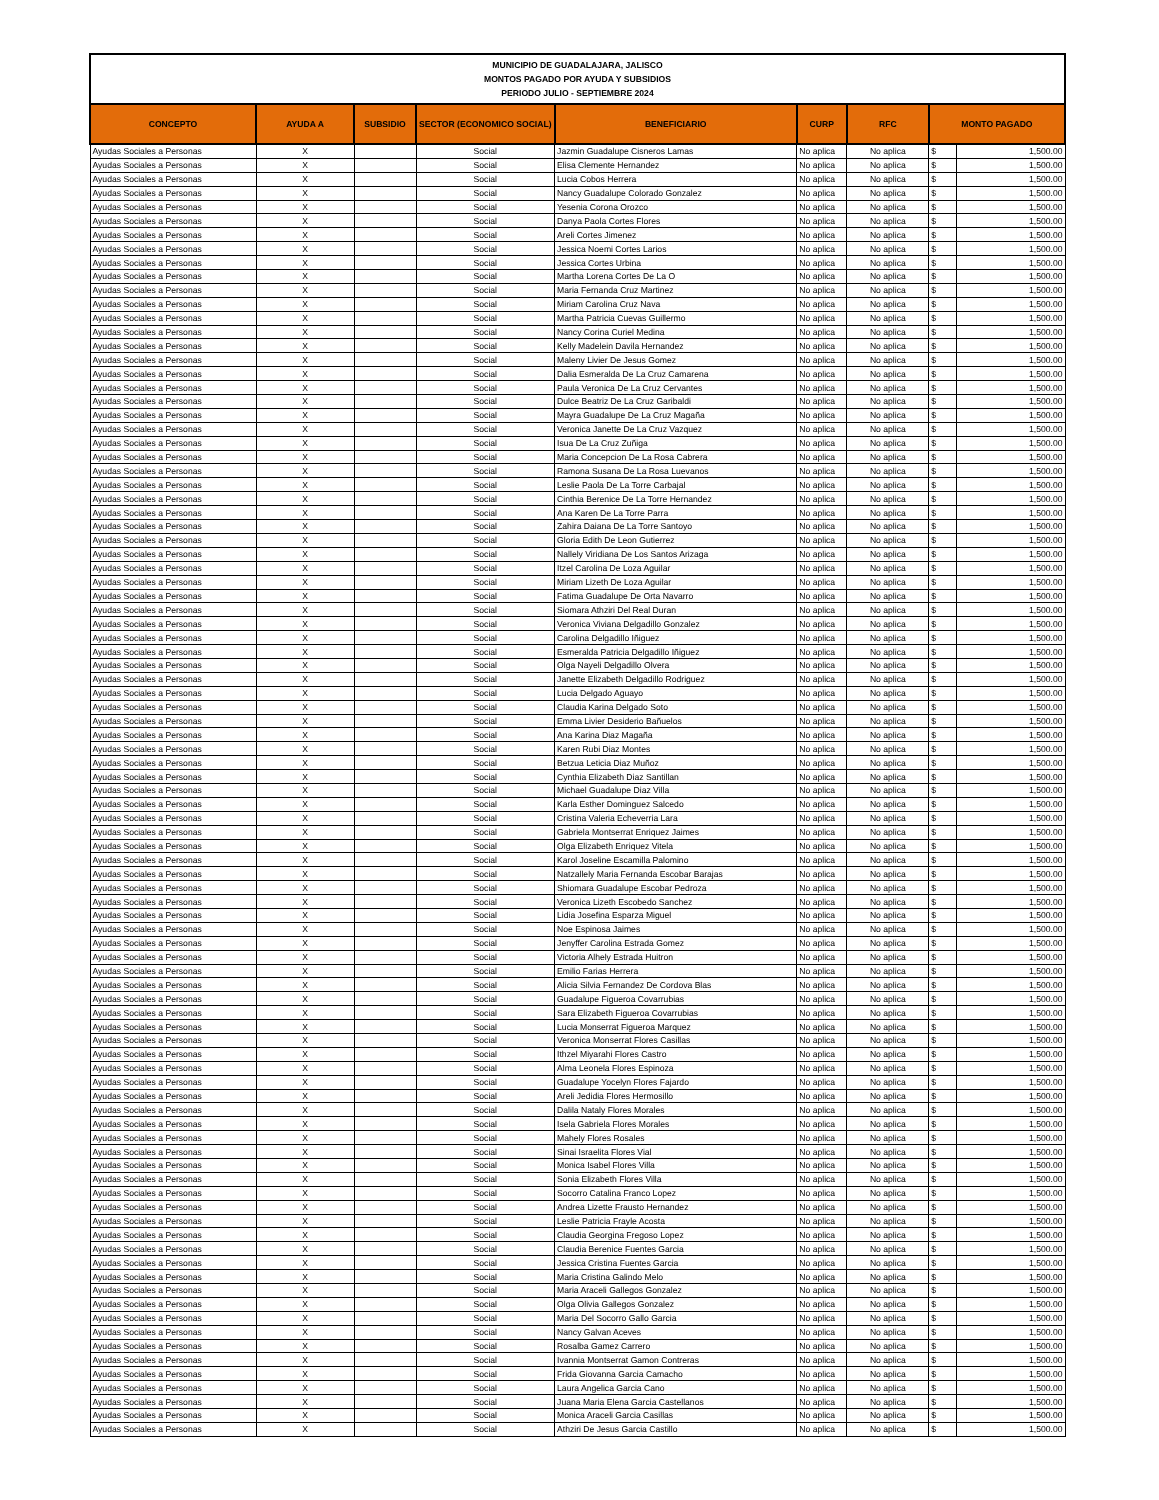| MUNICIPIO DE GUADALAJARA, JALISCO MONTOS PAGADO POR AYUDA Y SUBSIDIOS PERIODO JULIO - SEPTIEMBRE 2024 | | | | | | | | |
| CONCEPTO | AYUDA A | SUBSIDIO | SECTOR (ECONOMICO SOCIAL) | BENEFICIARIO | CURP | RFC | MONTO PAGADO | |
| Ayudas Sociales a Personas | X | | Social | Jazmin Guadalupe Cisneros Lamas | No aplica | No aplica | $ | 1,500.00 |
| Ayudas Sociales a Personas | X | | Social | Elisa Clemente Hernandez | No aplica | No aplica | $ | 1,500.00 |
| Ayudas Sociales a Personas | X | | Social | Lucia Cobos Herrera | No aplica | No aplica | $ | 1,500.00 |
| Ayudas Sociales a Personas | X | | Social | Nancy Guadalupe Colorado Gonzalez | No aplica | No aplica | $ | 1,500.00 |
| Ayudas Sociales a Personas | X | | Social | Yesenia Corona Orozco | No aplica | No aplica | $ | 1,500.00 |
| Ayudas Sociales a Personas | X | | Social | Danya Paola Cortes Flores | No aplica | No aplica | $ | 1,500.00 |
| Ayudas Sociales a Personas | X | | Social | Areli Cortes Jimenez | No aplica | No aplica | $ | 1,500.00 |
| Ayudas Sociales a Personas | X | | Social | Jessica Noemi Cortes Larios | No aplica | No aplica | $ | 1,500.00 |
| Ayudas Sociales a Personas | X | | Social | Jessica Cortes Urbina | No aplica | No aplica | $ | 1,500.00 |
| Ayudas Sociales a Personas | X | | Social | Martha Lorena Cortes De La O | No aplica | No aplica | $ | 1,500.00 |
| Ayudas Sociales a Personas | X | | Social | Maria Fernanda Cruz Martinez | No aplica | No aplica | $ | 1,500.00 |
| Ayudas Sociales a Personas | X | | Social | Miriam Carolina Cruz Nava | No aplica | No aplica | $ | 1,500.00 |
| Ayudas Sociales a Personas | X | | Social | Martha Patricia Cuevas Guillermo | No aplica | No aplica | $ | 1,500.00 |
| Ayudas Sociales a Personas | X | | Social | Nancy Corina Curiel Medina | No aplica | No aplica | $ | 1,500.00 |
| Ayudas Sociales a Personas | X | | Social | Kelly Madelein Davila Hernandez | No aplica | No aplica | $ | 1,500.00 |
| Ayudas Sociales a Personas | X | | Social | Maleny Livier De Jesus Gomez | No aplica | No aplica | $ | 1,500.00 |
| Ayudas Sociales a Personas | X | | Social | Dalia Esmeralda De La Cruz Camarena | No aplica | No aplica | $ | 1,500.00 |
| Ayudas Sociales a Personas | X | | Social | Paula Veronica De La Cruz Cervantes | No aplica | No aplica | $ | 1,500.00 |
| Ayudas Sociales a Personas | X | | Social | Dulce Beatriz De La Cruz Garibaldi | No aplica | No aplica | $ | 1,500.00 |
| Ayudas Sociales a Personas | X | | Social | Mayra Guadalupe De La Cruz Magaña | No aplica | No aplica | $ | 1,500.00 |
| Ayudas Sociales a Personas | X | | Social | Veronica Janette De La Cruz Vazquez | No aplica | No aplica | $ | 1,500.00 |
| Ayudas Sociales a Personas | X | | Social | Isua De La Cruz Zuñiga | No aplica | No aplica | $ | 1,500.00 |
| Ayudas Sociales a Personas | X | | Social | Maria Concepcion De La Rosa Cabrera | No aplica | No aplica | $ | 1,500.00 |
| Ayudas Sociales a Personas | X | | Social | Ramona Susana De La Rosa Luevanos | No aplica | No aplica | $ | 1,500.00 |
| Ayudas Sociales a Personas | X | | Social | Leslie Paola De La Torre Carbajal | No aplica | No aplica | $ | 1,500.00 |
| Ayudas Sociales a Personas | X | | Social | Cinthia Berenice De La Torre Hernandez | No aplica | No aplica | $ | 1,500.00 |
| Ayudas Sociales a Personas | X | | Social | Ana Karen De La Torre Parra | No aplica | No aplica | $ | 1,500.00 |
| Ayudas Sociales a Personas | X | | Social | Zahira Daiana De La Torre Santoyo | No aplica | No aplica | $ | 1,500.00 |
| Ayudas Sociales a Personas | X | | Social | Gloria Edith De Leon Gutierrez | No aplica | No aplica | $ | 1,500.00 |
| Ayudas Sociales a Personas | X | | Social | Nallely Viridiana De Los Santos Arizaga | No aplica | No aplica | $ | 1,500.00 |
| Ayudas Sociales a Personas | X | | Social | Itzel Carolina De Loza Aguilar | No aplica | No aplica | $ | 1,500.00 |
| Ayudas Sociales a Personas | X | | Social | Miriam Lizeth De Loza Aguilar | No aplica | No aplica | $ | 1,500.00 |
| Ayudas Sociales a Personas | X | | Social | Fatima Guadalupe De Orta Navarro | No aplica | No aplica | $ | 1,500.00 |
| Ayudas Sociales a Personas | X | | Social | Siomara Athziri Del Real Duran | No aplica | No aplica | $ | 1,500.00 |
| Ayudas Sociales a Personas | X | | Social | Veronica Viviana Delgadillo Gonzalez | No aplica | No aplica | $ | 1,500.00 |
| Ayudas Sociales a Personas | X | | Social | Carolina Delgadillo Iñiguez | No aplica | No aplica | $ | 1,500.00 |
| Ayudas Sociales a Personas | X | | Social | Esmeralda Patricia Delgadillo Iñiguez | No aplica | No aplica | $ | 1,500.00 |
| Ayudas Sociales a Personas | X | | Social | Olga Nayeli Delgadillo Olvera | No aplica | No aplica | $ | 1,500.00 |
| Ayudas Sociales a Personas | X | | Social | Janette Elizabeth Delgadillo Rodriguez | No aplica | No aplica | $ | 1,500.00 |
| Ayudas Sociales a Personas | X | | Social | Lucia Delgado Aguayo | No aplica | No aplica | $ | 1,500.00 |
| Ayudas Sociales a Personas | X | | Social | Claudia Karina Delgado Soto | No aplica | No aplica | $ | 1,500.00 |
| Ayudas Sociales a Personas | X | | Social | Emma Livier Desiderio Bañuelos | No aplica | No aplica | $ | 1,500.00 |
| Ayudas Sociales a Personas | X | | Social | Ana Karina Diaz Magaña | No aplica | No aplica | $ | 1,500.00 |
| Ayudas Sociales a Personas | X | | Social | Karen Rubi Diaz Montes | No aplica | No aplica | $ | 1,500.00 |
| Ayudas Sociales a Personas | X | | Social | Betzua Leticia Diaz Muñoz | No aplica | No aplica | $ | 1,500.00 |
| Ayudas Sociales a Personas | X | | Social | Cynthia Elizabeth Diaz Santillan | No aplica | No aplica | $ | 1,500.00 |
| Ayudas Sociales a Personas | X | | Social | Michael Guadalupe Diaz Villa | No aplica | No aplica | $ | 1,500.00 |
| Ayudas Sociales a Personas | X | | Social | Karla Esther Dominguez Salcedo | No aplica | No aplica | $ | 1,500.00 |
| Ayudas Sociales a Personas | X | | Social | Cristina Valeria Echeverria Lara | No aplica | No aplica | $ | 1,500.00 |
| Ayudas Sociales a Personas | X | | Social | Gabriela Montserrat Enriquez Jaimes | No aplica | No aplica | $ | 1,500.00 |
| Ayudas Sociales a Personas | X | | Social | Olga Elizabeth Enriquez Vitela | No aplica | No aplica | $ | 1,500.00 |
| Ayudas Sociales a Personas | X | | Social | Karol Joseline Escamilla Palomino | No aplica | No aplica | $ | 1,500.00 |
| Ayudas Sociales a Personas | X | | Social | Natzallely Maria Fernanda Escobar Barajas | No aplica | No aplica | $ | 1,500.00 |
| Ayudas Sociales a Personas | X | | Social | Shiomara Guadalupe Escobar Pedroza | No aplica | No aplica | $ | 1,500.00 |
| Ayudas Sociales a Personas | X | | Social | Veronica Lizeth Escobedo Sanchez | No aplica | No aplica | $ | 1,500.00 |
| Ayudas Sociales a Personas | X | | Social | Lidia Josefina Esparza Miguel | No aplica | No aplica | $ | 1,500.00 |
| Ayudas Sociales a Personas | X | | Social | Noe Espinosa Jaimes | No aplica | No aplica | $ | 1,500.00 |
| Ayudas Sociales a Personas | X | | Social | Jenyffer Carolina Estrada Gomez | No aplica | No aplica | $ | 1,500.00 |
| Ayudas Sociales a Personas | X | | Social | Victoria Alhely Estrada Huitron | No aplica | No aplica | $ | 1,500.00 |
| Ayudas Sociales a Personas | X | | Social | Emilio Farias Herrera | No aplica | No aplica | $ | 1,500.00 |
| Ayudas Sociales a Personas | X | | Social | Alicia Silvia Fernandez De Cordova Blas | No aplica | No aplica | $ | 1,500.00 |
| Ayudas Sociales a Personas | X | | Social | Guadalupe Figueroa Covarrubias | No aplica | No aplica | $ | 1,500.00 |
| Ayudas Sociales a Personas | X | | Social | Sara Elizabeth Figueroa Covarrubias | No aplica | No aplica | $ | 1,500.00 |
| Ayudas Sociales a Personas | X | | Social | Lucia Monserrat Figueroa Marquez | No aplica | No aplica | $ | 1,500.00 |
| Ayudas Sociales a Personas | X | | Social | Veronica Monserrat Flores Casillas | No aplica | No aplica | $ | 1,500.00 |
| Ayudas Sociales a Personas | X | | Social | Ithzel Miyarahi Flores Castro | No aplica | No aplica | $ | 1,500.00 |
| Ayudas Sociales a Personas | X | | Social | Alma Leonela Flores Espinoza | No aplica | No aplica | $ | 1,500.00 |
| Ayudas Sociales a Personas | X | | Social | Guadalupe Yocelyn Flores Fajardo | No aplica | No aplica | $ | 1,500.00 |
| Ayudas Sociales a Personas | X | | Social | Areli Jedidia Flores Hermosillo | No aplica | No aplica | $ | 1,500.00 |
| Ayudas Sociales a Personas | X | | Social | Dalila Nataly Flores Morales | No aplica | No aplica | $ | 1,500.00 |
| Ayudas Sociales a Personas | X | | Social | Isela Gabriela Flores Morales | No aplica | No aplica | $ | 1,500.00 |
| Ayudas Sociales a Personas | X | | Social | Mahely Flores Rosales | No aplica | No aplica | $ | 1,500.00 |
| Ayudas Sociales a Personas | X | | Social | Sinai Israelita Flores Vial | No aplica | No aplica | $ | 1,500.00 |
| Ayudas Sociales a Personas | X | | Social | Monica Isabel Flores Villa | No aplica | No aplica | $ | 1,500.00 |
| Ayudas Sociales a Personas | X | | Social | Sonia Elizabeth Flores Villa | No aplica | No aplica | $ | 1,500.00 |
| Ayudas Sociales a Personas | X | | Social | Socorro Catalina Franco Lopez | No aplica | No aplica | $ | 1,500.00 |
| Ayudas Sociales a Personas | X | | Social | Andrea Lizette Frausto Hernandez | No aplica | No aplica | $ | 1,500.00 |
| Ayudas Sociales a Personas | X | | Social | Leslie Patricia Frayle Acosta | No aplica | No aplica | $ | 1,500.00 |
| Ayudas Sociales a Personas | X | | Social | Claudia Georgina Fregoso Lopez | No aplica | No aplica | $ | 1,500.00 |
| Ayudas Sociales a Personas | X | | Social | Claudia Berenice Fuentes Garcia | No aplica | No aplica | $ | 1,500.00 |
| Ayudas Sociales a Personas | X | | Social | Jessica Cristina Fuentes Garcia | No aplica | No aplica | $ | 1,500.00 |
| Ayudas Sociales a Personas | X | | Social | Maria Cristina Galindo Melo | No aplica | No aplica | $ | 1,500.00 |
| Ayudas Sociales a Personas | X | | Social | Maria Araceli Gallegos Gonzalez | No aplica | No aplica | $ | 1,500.00 |
| Ayudas Sociales a Personas | X | | Social | Olga Olivia Gallegos Gonzalez | No aplica | No aplica | $ | 1,500.00 |
| Ayudas Sociales a Personas | X | | Social | Maria Del Socorro Gallo Garcia | No aplica | No aplica | $ | 1,500.00 |
| Ayudas Sociales a Personas | X | | Social | Nancy Galvan Aceves | No aplica | No aplica | $ | 1,500.00 |
| Ayudas Sociales a Personas | X | | Social | Rosalba Gamez Carrero | No aplica | No aplica | $ | 1,500.00 |
| Ayudas Sociales a Personas | X | | Social | Ivannia Montserrat Gamon Contreras | No aplica | No aplica | $ | 1,500.00 |
| Ayudas Sociales a Personas | X | | Social | Frida Giovanna Garcia Camacho | No aplica | No aplica | $ | 1,500.00 |
| Ayudas Sociales a Personas | X | | Social | Laura Angelica Garcia Cano | No aplica | No aplica | $ | 1,500.00 |
| Ayudas Sociales a Personas | X | | Social | Juana Maria Elena Garcia Castellanos | No aplica | No aplica | $ | 1,500.00 |
| Ayudas Sociales a Personas | X | | Social | Monica Araceli Garcia Casillas | No aplica | No aplica | $ | 1,500.00 |
| Ayudas Sociales a Personas | X | | Social | Athziri De Jesus Garcia Castillo | No aplica | No aplica | $ | 1,500.00 |